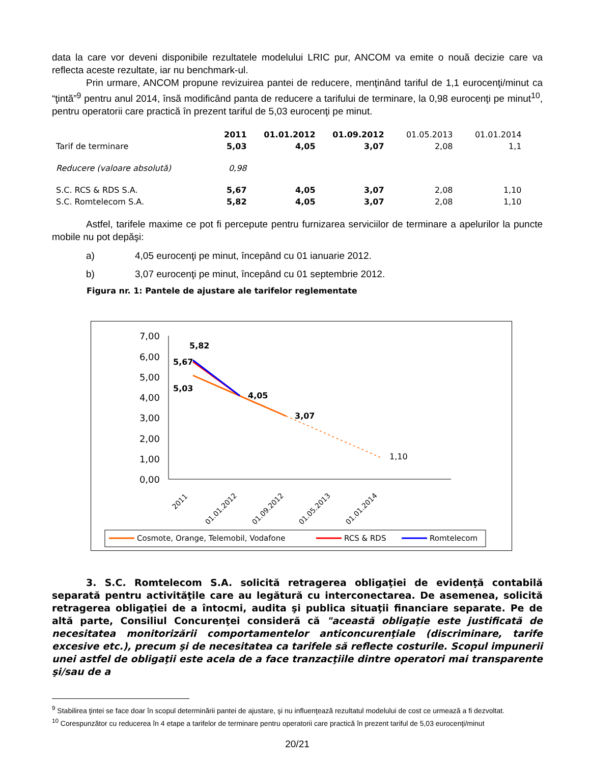data la care vor deveni disponibile rezultatele modelului LRIC pur, ANCOM va emite o nouă decizie care va reflecta aceste rezultate, iar nu benchmark-ul.
Prin urmare, ANCOM propune revizuirea pantei de reducere, menţinând tariful de 1,1 eurocenţi/minut ca “ţintă”<sup>9</sup> pentru anul 2014, însă modificând panta de reducere a tarifului de terminare, la 0,98 eurocenţi pe minut<sup>10</sup>, pentru operatorii care practică în prezent tariful de 5,03 eurocenţi pe minut.
| | 2011 | 01.01.2012 | 01.09.2012 | 01.05.2013 | 01.01.2014 |
| Tarif de terminare | 5,03 | 4,05 | 3,07 | 2,08 | 1,1 |
| Reducere (valoare absolută) | 0,98 | | | | |
| S.C. RCS & RDS S.A. | 5,67 | 4,05 | 3,07 | 2,08 | 1,10 |
| S.C. Romtelecom S.A. | 5,82 | 4,05 | 3,07 | 2,08 | 1,10 |
Astfel, tarifele maxime ce pot fi percepute pentru furnizarea serviciilor de terminare a apelurilor la puncte mobile nu pot depăşi:
a) 4,05 eurocenţi pe minut, începând cu 01 ianuarie 2012.
b) 3,07 eurocenţi pe minut, începând cu 01 septembrie 2012.
Figura nr. 1: Pantele de ajustare ale tarifelor reglementate
7,00
6,00
5,00
4,00
3,00
2,00
1,00
0,00
5,82
5,67
5,03
4,05
3,07
1,10
2011
01.01.2012
01.09.2012
01.05.2013
01.01.2014
Cosmote, Orange, Telemobil, Vodafone
RCS & RDS
Romtelecom
3. S.C. Romtelecom S.A. solicită retragerea obligaţiei de evidenţă contabilă separată pentru activităţile care au legătură cu interconectarea. De asemenea, solicită retragerea obligaţiei de a întocmi, audita şi publica situaţii financiare separate. Pe de altă parte, Consiliul Concurenţei consideră că "această obligaţie este justificată de necesitatea monitorizării comportamentelor anticoncurenţiale (discriminare, tarife excesive etc.), precum şi de necesitatea ca tarifele să reflecte costurile. Scopul impunerii unei astfel de obligaţii este acela de a face tranzacţiile dintre operatori mai transparente şi/sau de a
<sup>9</sup> Stabilirea ţintei se face doar în scopul determinării pantei de ajustare, şi nu influenţează rezultatul modelului de cost ce urmează a fi dezvoltat.
<sup>10</sup> Corespunzător cu reducerea în 4 etape a tarifelor de terminare pentru operatorii care practică în prezent tariful de 5,03 eurocenţi/minut
20/21